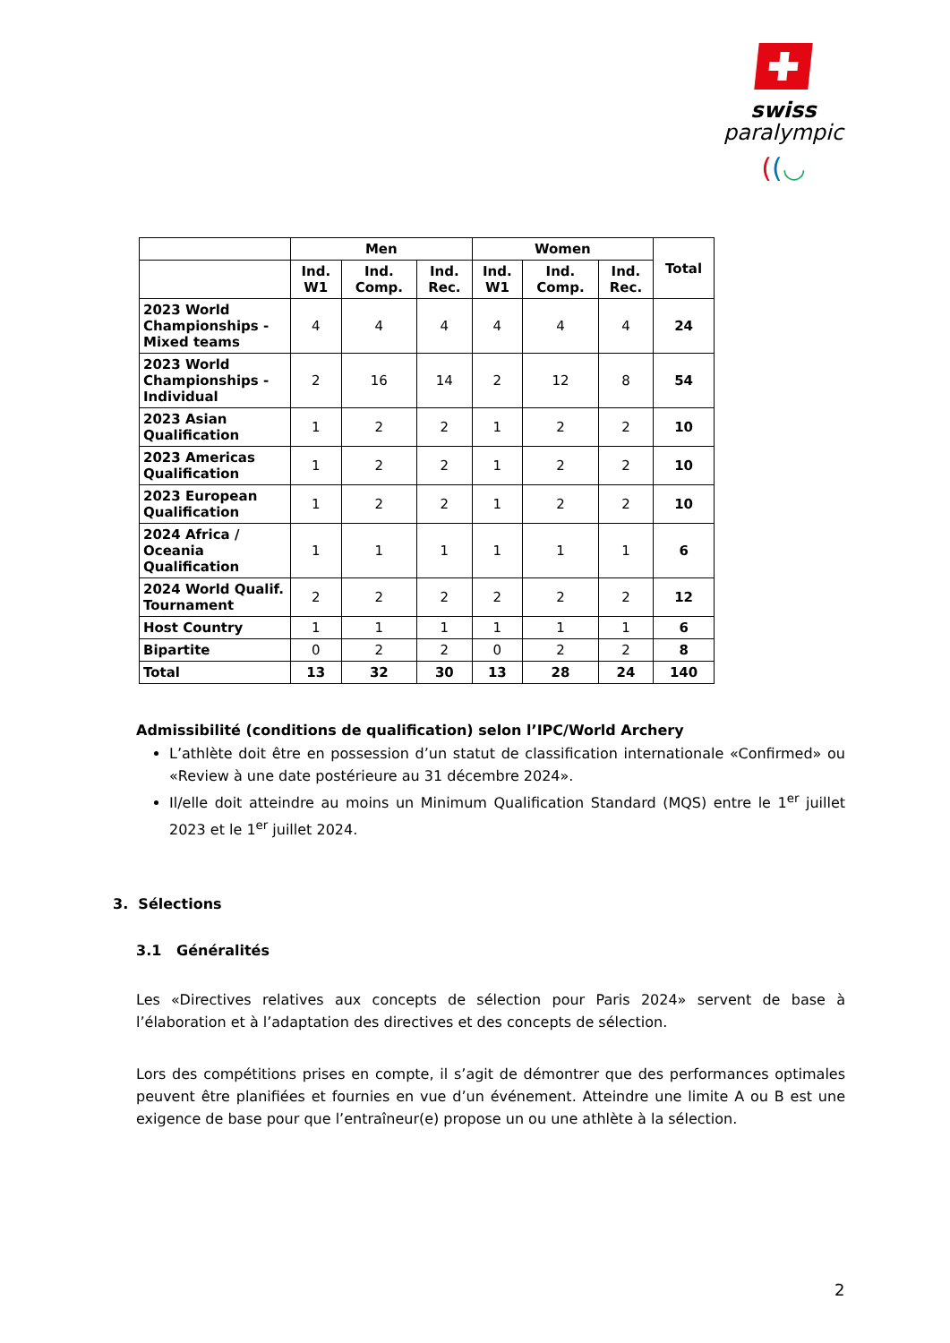swiss
paralympic
((◡
| | Men | | | Women | | | Total |
| --- | --- | --- | --- | --- | --- | --- | --- |
| | Ind. W1 | Ind. Comp. | Ind. Rec. | Ind. W1 | Ind. Comp. | Ind. Rec. | |
| 2023 World Championships - Mixed teams | 4 | 4 | 4 | 4 | 4 | 4 | 24 |
| 2023 World Championships - Individual | 2 | 16 | 14 | 2 | 12 | 8 | 54 |
| 2023 Asian Qualification | 1 | 2 | 2 | 1 | 2 | 2 | 10 |
| 2023 Americas Qualification | 1 | 2 | 2 | 1 | 2 | 2 | 10 |
| 2023 European Qualification | 1 | 2 | 2 | 1 | 2 | 2 | 10 |
| 2024 Africa / Oceania Qualification | 1 | 1 | 1 | 1 | 1 | 1 | 6 |
| 2024 World Qualif. Tournament | 2 | 2 | 2 | 2 | 2 | 2 | 12 |
| Host Country | 1 | 1 | 1 | 1 | 1 | 1 | 6 |
| Bipartite | 0 | 2 | 2 | 0 | 2 | 2 | 8 |
| Total | 13 | 32 | 30 | 13 | 28 | 24 | 140 |
Admissibilité (conditions de qualification) selon l’IPC/World Archery
L’athlète doit être en possession d’un statut de classification internationale «Confirmed» ou «Review à une date postérieure au 31 décembre 2024».
Il/elle doit atteindre au moins un Minimum Qualification Standard (MQS) entre le 1<sup>er</sup> juillet 2023 et le 1<sup>er</sup> juillet 2024.
3. Sélections
3.1 Généralités
Les «Directives relatives aux concepts de sélection pour Paris 2024» servent de base à l’élaboration et à l’adaptation des directives et des concepts de sélection.
Lors des compétitions prises en compte, il s’agit de démontrer que des performances optimales peuvent être planifiées et fournies en vue d’un événement. Atteindre une limite A ou B est une exigence de base pour que l’entraîneur(e) propose un ou une athlète à la sélection.
2